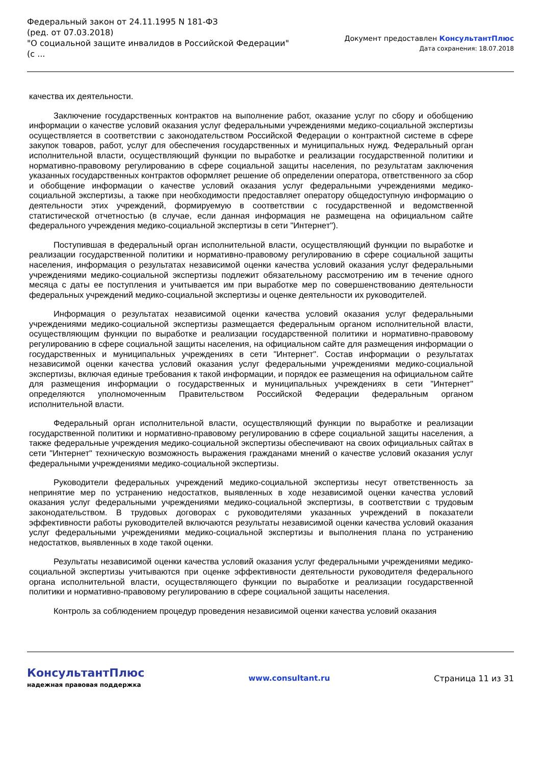Федеральный закон от 24.11.1995 N 181-ФЗ
(ред. от 07.03.2018)
"О социальной защите инвалидов в Российской Федерации"
(с ...
Документ предоставлен КонсультантПлюс
Дата сохранения: 18.07.2018
качества их деятельности.
Заключение государственных контрактов на выполнение работ, оказание услуг по сбору и обобщению информации о качестве условий оказания услуг федеральными учреждениями медико-социальной экспертизы осуществляется в соответствии с законодательством Российской Федерации о контрактной системе в сфере закупок товаров, работ, услуг для обеспечения государственных и муниципальных нужд. Федеральный орган исполнительной власти, осуществляющий функции по выработке и реализации государственной политики и нормативно-правовому регулированию в сфере социальной защиты населения, по результатам заключения указанных государственных контрактов оформляет решение об определении оператора, ответственного за сбор и обобщение информации о качестве условий оказания услуг федеральными учреждениями медико-социальной экспертизы, а также при необходимости предоставляет оператору общедоступную информацию о деятельности этих учреждений, формируемую в соответствии с государственной и ведомственной статистической отчетностью (в случае, если данная информация не размещена на официальном сайте федерального учреждения медико-социальной экспертизы в сети "Интернет").
Поступившая в федеральный орган исполнительной власти, осуществляющий функции по выработке и реализации государственной политики и нормативно-правовому регулированию в сфере социальной защиты населения, информация о результатах независимой оценки качества условий оказания услуг федеральными учреждениями медико-социальной экспертизы подлежит обязательному рассмотрению им в течение одного месяца с даты ее поступления и учитывается им при выработке мер по совершенствованию деятельности федеральных учреждений медико-социальной экспертизы и оценке деятельности их руководителей.
Информация о результатах независимой оценки качества условий оказания услуг федеральными учреждениями медико-социальной экспертизы размещается федеральным органом исполнительной власти, осуществляющим функции по выработке и реализации государственной политики и нормативно-правовому регулированию в сфере социальной защиты населения, на официальном сайте для размещения информации о государственных и муниципальных учреждениях в сети "Интернет". Состав информации о результатах независимой оценки качества условий оказания услуг федеральными учреждениями медико-социальной экспертизы, включая единые требования к такой информации, и порядок ее размещения на официальном сайте для размещения информации о государственных и муниципальных учреждениях в сети "Интернет" определяются уполномоченным Правительством Российской Федерации федеральным органом исполнительной власти.
Федеральный орган исполнительной власти, осуществляющий функции по выработке и реализации государственной политики и нормативно-правовому регулированию в сфере социальной защиты населения, а также федеральные учреждения медико-социальной экспертизы обеспечивают на своих официальных сайтах в сети "Интернет" техническую возможность выражения гражданами мнений о качестве условий оказания услуг федеральными учреждениями медико-социальной экспертизы.
Руководители федеральных учреждений медико-социальной экспертизы несут ответственность за непринятие мер по устранению недостатков, выявленных в ходе независимой оценки качества условий оказания услуг федеральными учреждениями медико-социальной экспертизы, в соответствии с трудовым законодательством. В трудовых договорах с руководителями указанных учреждений в показатели эффективности работы руководителей включаются результаты независимой оценки качества условий оказания услуг федеральными учреждениями медико-социальной экспертизы и выполнения плана по устранению недостатков, выявленных в ходе такой оценки.
Результаты независимой оценки качества условий оказания услуг федеральными учреждениями медико-социальной экспертизы учитываются при оценке эффективности деятельности руководителя федерального органа исполнительной власти, осуществляющего функции по выработке и реализации государственной политики и нормативно-правовому регулированию в сфере социальной защиты населения.
Контроль за соблюдением процедур проведения независимой оценки качества условий оказания
КонсультантПлюс
надежная правовая поддержка
www.consultant.ru Страница 11 из 31